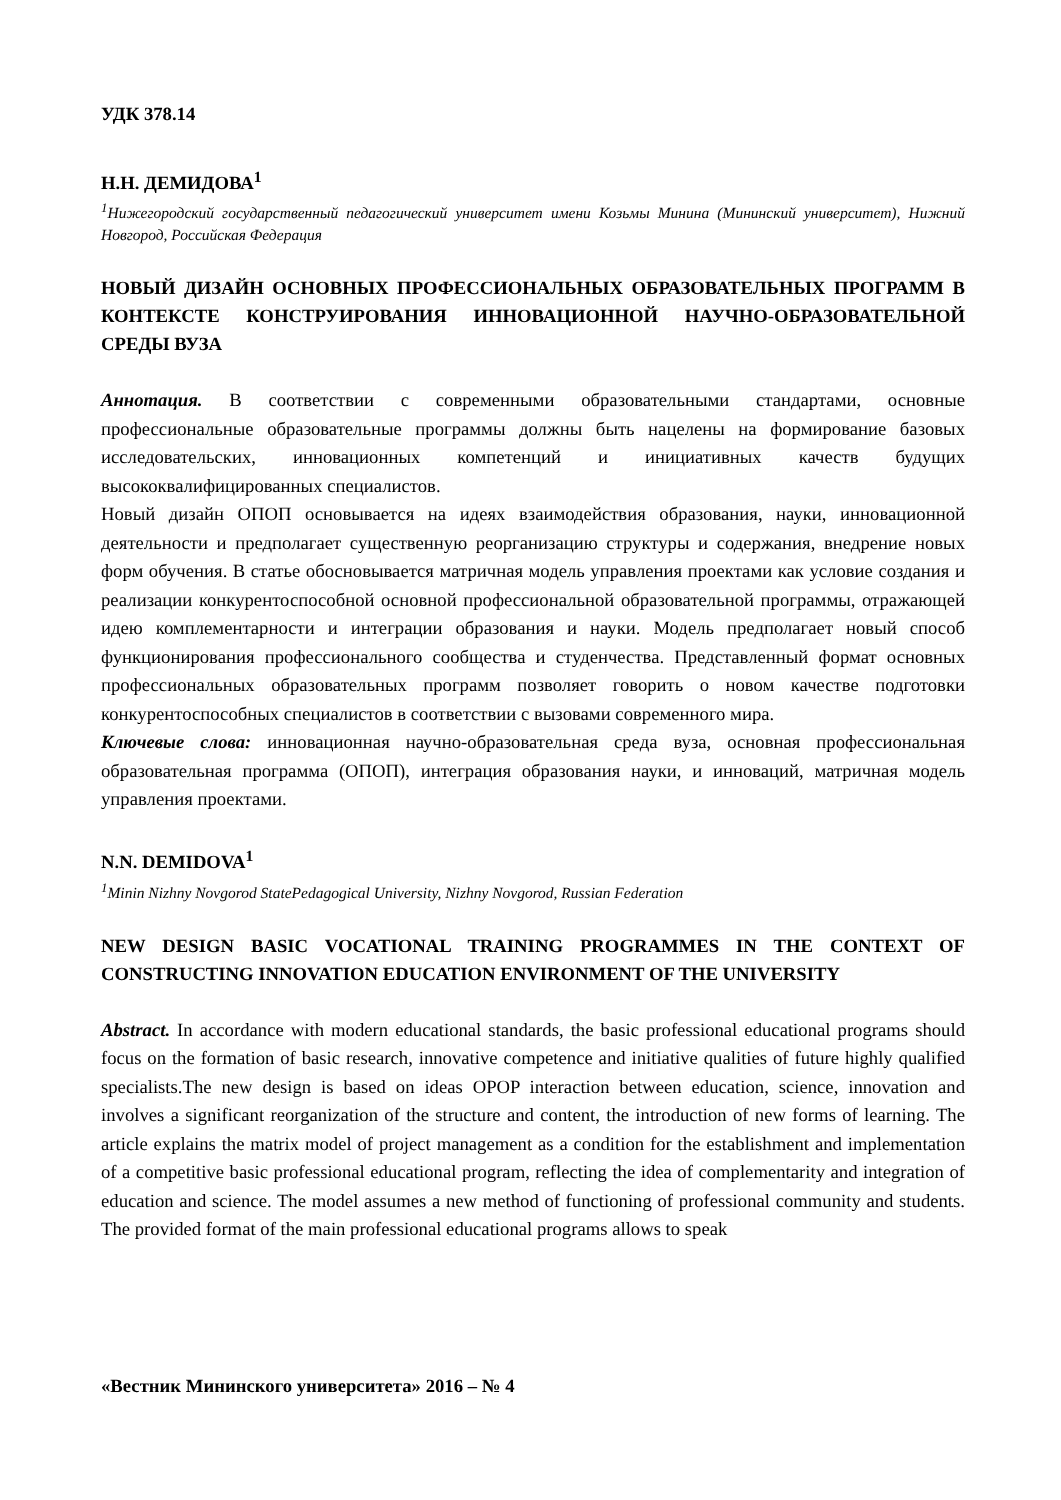УДК 378.14
Н.Н. ДЕМИДОВА<sup>1</sup>
<sup>1</sup> Нижегородский государственный педагогический университет имени Козьмы Минина (Мининский университет), Нижний Новгород, Российская Федерация
НОВЫЙ ДИЗАЙН ОСНОВНЫХ ПРОФЕССИОНАЛЬНЫХ ОБРАЗОВАТЕЛЬНЫХ ПРОГРАММ В КОНТЕКСТЕ КОНСТРУИРОВАНИЯ ИННОВАЦИОННОЙ НАУЧНО-ОБРАЗОВАТЕЛЬНОЙ СРЕДЫ ВУЗА
Аннотация. В соответствии с современными образовательными стандартами, основные профессиональные образовательные программы должны быть нацелены на формирование базовых исследовательских, инновационных компетенций и инициативных качеств будущих высококвалифицированных специалистов.
Новый дизайн ОПОП основывается на идеях взаимодействия образования, науки, инновационной деятельности и предполагает существенную реорганизацию структуры и содержания, внедрение новых форм обучения. В статье обосновывается матричная модель управления проектами как условие создания и реализации конкурентоспособной основной профессиональной образовательной программы, отражающей идею комплементарности и интеграции образования и науки. Модель предполагает новый способ функционирования профессионального сообщества и студенчества. Представленный формат основных профессиональных образовательных программ позволяет говорить о новом качестве подготовки конкурентоспособных специалистов в соответствии с вызовами современного мира.
Ключевые слова: инновационная научно-образовательная среда вуза, основная профессиональная образовательная программа (ОПОП), интеграция образования науки, и инноваций, матричная модель управления проектами.
N.N. DEMIDOVA<sup>1</sup>
<sup>1</sup> Minin Nizhny Novgorod StatePedagogical University, Nizhny Novgorod, Russian Federation
NEW DESIGN BASIC VOCATIONAL TRAINING PROGRAMMES IN THE CONTEXT OF CONSTRUCTING INNOVATION EDUCATION ENVIRONMENT OF THE UNIVERSITY
Abstract. In accordance with modern educational standards, the basic professional educational programs should focus on the formation of basic research, innovative competence and initiative qualities of future highly qualified specialists.The new design is based on ideas OPOP interaction between education, science, innovation and involves a significant reorganization of the structure and content, the introduction of new forms of learning. The article explains the matrix model of project management as a condition for the establishment and implementation of a competitive basic professional educational program, reflecting the idea of complementarity and integration of education and science. The model assumes a new method of functioning of professional community and students. The provided format of the main professional educational programs allows to speak
«Вестник Мининского университета» 2016 – № 4